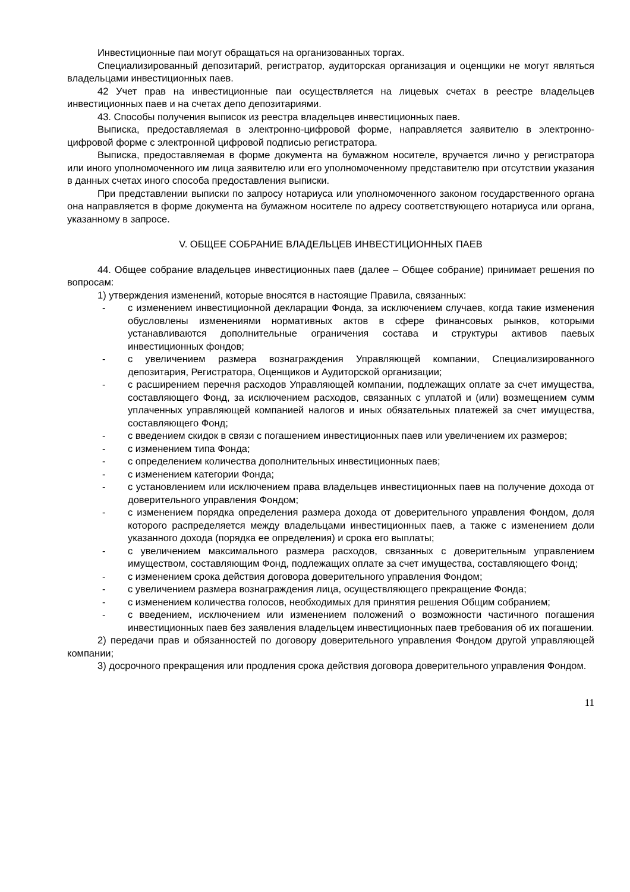Инвестиционные паи могут обращаться на организованных торгах.
Специализированный депозитарий, регистратор, аудиторская организация и оценщики не могут являться владельцами инвестиционных паев.
42 Учет прав на инвестиционные паи осуществляется на лицевых счетах в реестре владельцев инвестиционных паев и на счетах депо депозитариями.
43. Способы получения выписок из реестра владельцев инвестиционных паев.
Выписка, предоставляемая в электронно-цифровой форме, направляется заявителю в электронно-цифровой форме с электронной цифровой подписью регистратора.
Выписка, предоставляемая в форме документа на бумажном носителе, вручается лично у регистратора или иного уполномоченного им лица заявителю или его уполномоченному представителю при отсутствии указания в данных счетах иного способа предоставления выписки.
При представлении выписки по запросу нотариуса или уполномоченного законом государственного органа она направляется в форме документа на бумажном носителе по адресу соответствующего нотариуса или органа, указанному в запросе.
V. ОБЩЕЕ СОБРАНИЕ ВЛАДЕЛЬЦЕВ ИНВЕСТИЦИОННЫХ ПАЕВ
44. Общее собрание владельцев инвестиционных паев (далее – Общее собрание) принимает решения по вопросам:
1) утверждения изменений, которые вносятся в настоящие Правила, связанных:
- с изменением инвестиционной декларации Фонда, за исключением случаев, когда такие изменения обусловлены изменениями нормативных актов в сфере финансовых рынков, которыми устанавливаются дополнительные ограничения состава и структуры активов паевых инвестиционных фондов;
- с увеличением размера вознаграждения Управляющей компании, Специализированного депозитария, Регистратора, Оценщиков и Аудиторской организации;
- с расширением перечня расходов Управляющей компании, подлежащих оплате за счет имущества, составляющего Фонд, за исключением расходов, связанных с уплатой и (или) возмещением сумм уплаченных управляющей компанией налогов и иных обязательных платежей за счет имущества, составляющего Фонд;
- с введением скидок в связи с погашением инвестиционных паев или увеличением их размеров;
- с изменением типа Фонда;
- с определением количества дополнительных инвестиционных паев;
- с изменением категории Фонда;
- с установлением или исключением права владельцев инвестиционных паев на получение дохода от доверительного управления Фондом;
- с изменением порядка определения размера дохода от доверительного управления Фондом, доля которого распределяется между владельцами инвестиционных паев, а также с изменением доли указанного дохода (порядка ее определения) и срока его выплаты;
- с увеличением максимального размера расходов, связанных с доверительным управлением имуществом, составляющим Фонд, подлежащих оплате за счет имущества, составляющего Фонд;
- с изменением срока действия договора доверительного управления Фондом;
- с увеличением размера вознаграждения лица, осуществляющего прекращение Фонда;
- с изменением количества голосов, необходимых для принятия решения Общим собранием;
- с введением, исключением или изменением положений о возможности частичного погашения инвестиционных паев без заявления владельцем инвестиционных паев требования об их погашении.
2) передачи прав и обязанностей по договору доверительного управления Фондом другой управляющей компании;
3) досрочного прекращения или продления срока действия договора доверительного управления Фондом.
11